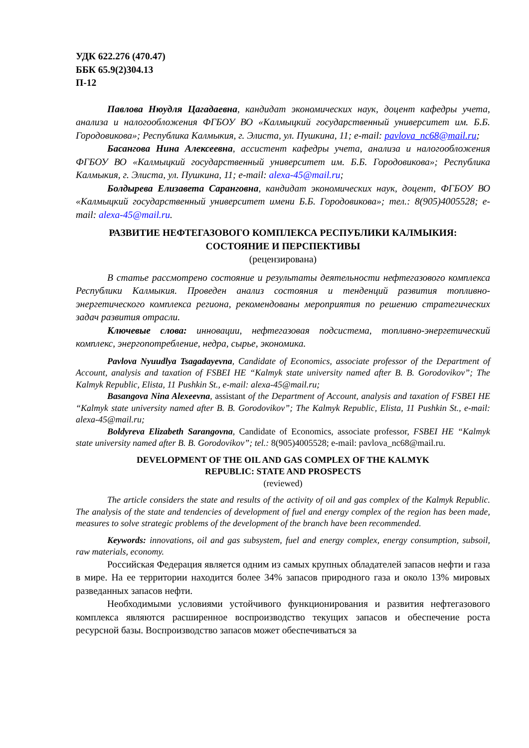УДК 622.276 (470.47)
ББК 65.9(2)304.13
П-12
Павлова Нюудля Цагадаевна, кандидат экономических наук, доцент кафедры учета, анализа и налогообложения ФГБОУ ВО «Калмыцкий государственный университет им. Б.Б. Городовикова»; Республика Калмыкия, г. Элиста, ул. Пушкина, 11; e-mail: pavlova_nc68@mail.ru;
Басангова Нина Алексеевна, ассистент кафедры учета, анализа и налогообложения ФГБОУ ВО «Калмыцкий государственный университет им. Б.Б. Городовикова»; Республика Калмыкия, г. Элиста, ул. Пушкина, 11; e-mail: alexa-45@mail.ru;
Болдырева Елизавета Саранговна, кандидат экономических наук, доцент, ФГБОУ ВО «Калмыцкий государственный университет имени Б.Б. Городовикова»; тел.: 8(905)4005528; e-mail: alexa-45@mail.ru.
РАЗВИТИЕ НЕФТЕГАЗОВОГО КОМПЛЕКСА РЕСПУБЛИКИ КАЛМЫКИЯ:
СОСТОЯНИЕ И ПЕРСПЕКТИВЫ
(рецензирована)
В статье рассмотрено состояние и результаты деятельности нефтегазового комплекса Республики Калмыкия. Проведен анализ состояния и тенденций развития топливно-энергетического комплекса региона, рекомендованы мероприятия по решению стратегических задач развития отрасли.
Ключевые слова: инновации, нефтегазовая подсистема, топливно-энергетический комплекс, энергопотребление, недра, сырье, экономика.
Pavlova Nyuudlya Tsagadayevna, Candidate of Economics, associate professor of the Department of Account, analysis and taxation of FSBEI HE “Kalmyk state university named after B. B. Gorodovikov”; The Kalmyk Republic, Elista, 11 Pushkin St., e-mail: alexa-45@mail.ru;
Basangova Nina Alexeevna, assistant of the Department of Account, analysis and taxation of FSBEI HE “Kalmyk state university named after B. B. Gorodovikov”; The Kalmyk Republic, Elista, 11 Pushkin St., e-mail: alexa-45@mail.ru;
Boldyreva Elizabeth Sarangovna, Candidate of Economics, associate professor, FSBEI HE “Kalmyk state university named after B. B. Gorodovikov”; tel.: 8(905)4005528; e-mail: pavlova_nc68@mail.ru.
DEVELOPMENT OF THE OIL AND GAS COMPLEX OF THE KALMYK
REPUBLIC: STATE AND PROSPECTS
(reviewed)
The article considers the state and results of the activity of oil and gas complex of the Kalmyk Republic. The analysis of the state and tendencies of development of fuel and energy complex of the region has been made, measures to solve strategic problems of the development of the branch have been recommended.
Keywords: innovations, oil and gas subsystem, fuel and energy complex, energy consumption, subsoil, raw materials, economy.
Российская Федерация является одним из самых крупных обладателей запасов нефти и газа в мире. На ее территории находится более 34% запасов природного газа и около 13% мировых разведанных запасов нефти.
Необходимыми условиями устойчивого функционирования и развития нефтегазового комплекса являются расширенное воспроизводство текущих запасов и обеспечение роста ресурсной базы. Воспроизводство запасов может обеспечиваться за